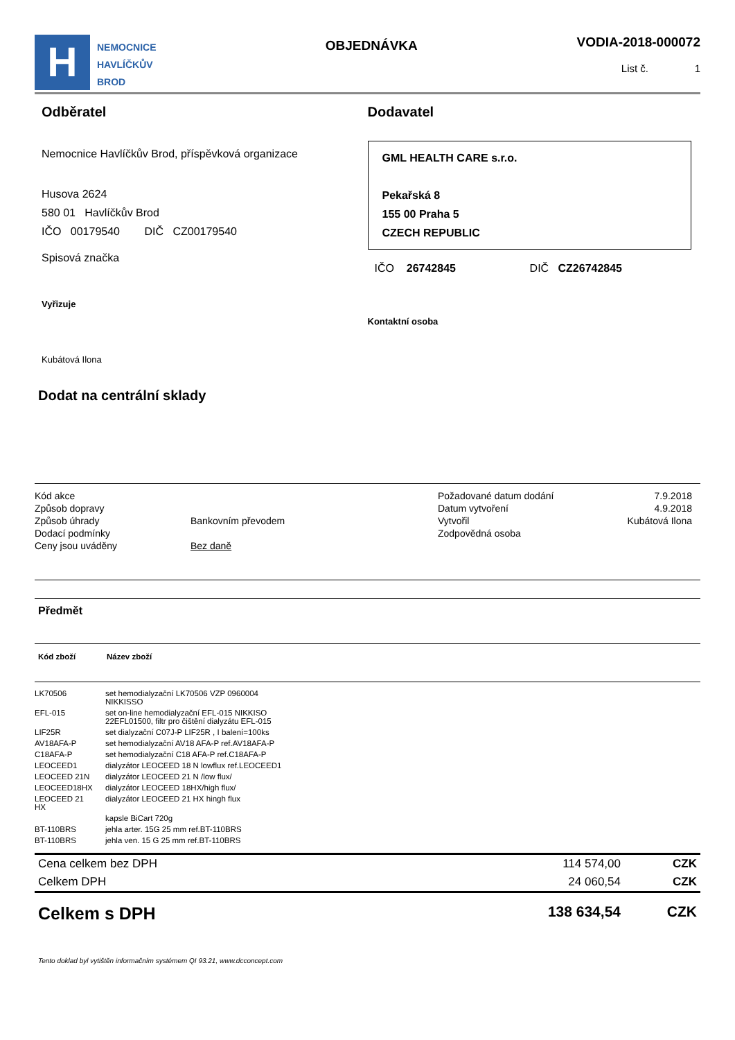H
NEMOCNICE
HAVLÍČKŮV
BROD
OBJEDNÁVKA
VODIA-2018-000072
List č. 1
Odběratel
Nemocnice Havlíčkův Brod, příspěvková organizace
Husova 2624
580 01 Havlíčkův Brod
IČO 00179540 DIČ CZ00179540
Spisová značka
Vyřizuje
Kubátová Ilona
Dodavatel
GML HEALTH CARE s.r.o.
Pekařská 8
155 00 Praha 5
CZECH REPUBLIC
IČO 26742845 DIČ CZ26742845
Kontaktní osoba
Dodat na centrální sklady
| Kód akce | | Požadované datum dodání | 7.9.2018 |
| Způsob dopravy | | Datum vytvoření | 4.9.2018 |
| Způsob úhrady | Bankovním převodem | Vytvořil | Kubátová Ilona |
| Dodací podmínky | | Zodpovědná osoba | |
| Ceny jsou uváděny | Bez daně | | |
Předmět
Kód zboží Název zboží
| LK70506 | set hemodialyzační LK70506 VZP 0960004 NIKKISSO |
| EFL-015 | set on-line hemodialyzační EFL-015 NIKKISO 22EFL01500, filtr pro čištění dialyzátu EFL-015 |
| LIF25R | set dialyzační C07J-P LIF25R , I balení=100ks |
| AV18AFA-P | set hemodialyzační AV18 AFA-P ref.AV18AFA-P |
| C18AFA-P | set hemodialyzační C18 AFA-P ref.C18AFA-P |
| LEOCEED1 | dialyzátor LEOCEED 18 N lowflux ref.LEOCEED1 |
| LEOCEED 21N | dialyzátor LEOCEED 21 N /low flux/ |
| LEOCEED18HX | dialyzátor LEOCEED 18HX/high flux/ |
| LEOCEED 21 HX | dialyzátor LEOCEED 21 HX hingh flux |
| | kapsle BiCart 720g |
| BT-110BRS | jehla arter. 15G 25 mm ref.BT-110BRS |
| BT-110BRS | jehla ven. 15 G 25 mm ref.BT-110BRS |
| Cena celkem bez DPH | 114 574,00 | CZK |
| Celkem DPH | 24 060,54 | CZK |
| Celkem s DPH | 138 634,54 | CZK |
Tento doklad byl vytištěn informačním systémem QI 93.21, www.dcconcept.com